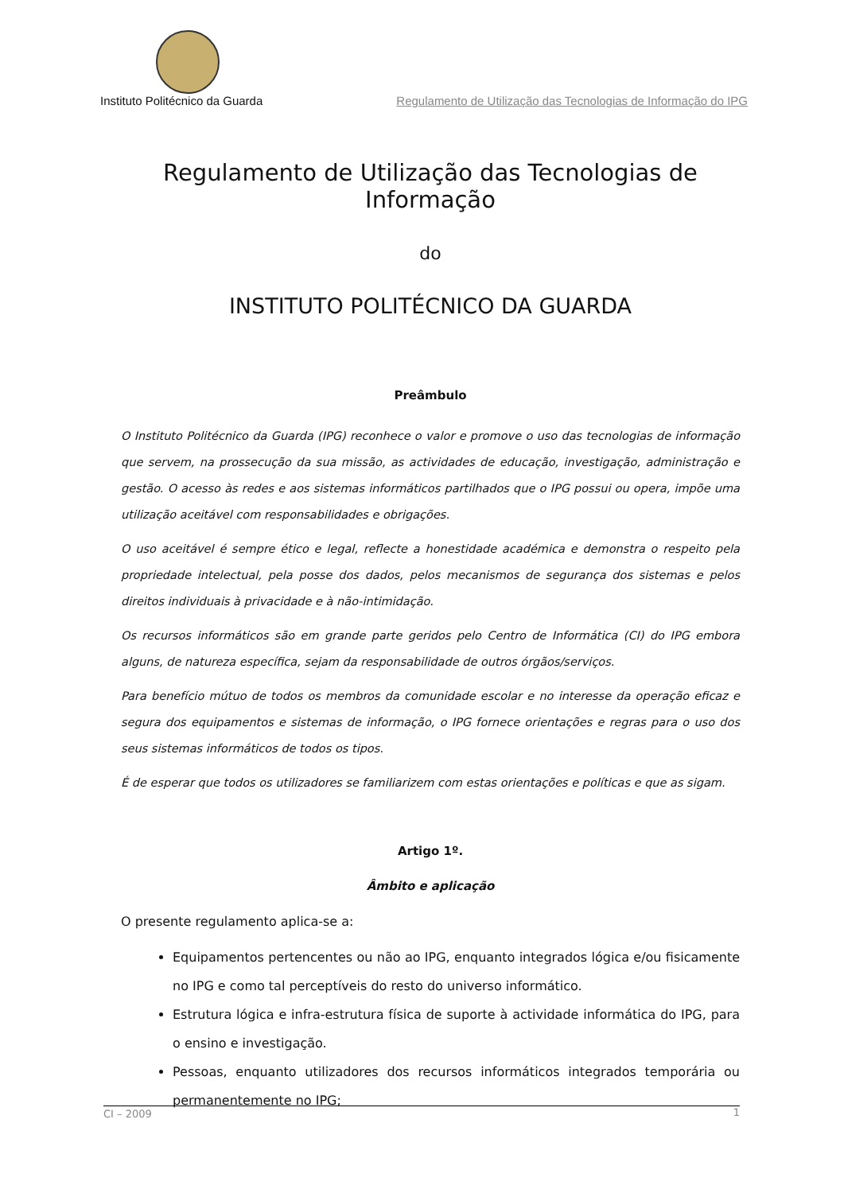Instituto Politécnico da Guarda Regulamento de Utilização das Tecnologias de Informação do IPG
Regulamento de Utilização das Tecnologias de Informação
do
INSTITUTO POLITÉCNICO DA GUARDA
Preâmbulo
O Instituto Politécnico da Guarda (IPG) reconhece o valor e promove o uso das tecnologias de informação que servem, na prossecução da sua missão, as actividades de educação, investigação, administração e gestão. O acesso às redes e aos sistemas informáticos partilhados que o IPG possui ou opera, impõe uma utilização aceitável com responsabilidades e obrigações.
O uso aceitável é sempre ético e legal, reflecte a honestidade académica e demonstra o respeito pela propriedade intelectual, pela posse dos dados, pelos mecanismos de segurança dos sistemas e pelos direitos individuais à privacidade e à não-intimidação.
Os recursos informáticos são em grande parte geridos pelo Centro de Informática (CI) do IPG embora alguns, de natureza específica, sejam da responsabilidade de outros órgãos/serviços.
Para benefício mútuo de todos os membros da comunidade escolar e no interesse da operação eficaz e segura dos equipamentos e sistemas de informação, o IPG fornece orientações e regras para o uso dos seus sistemas informáticos de todos os tipos.
É de esperar que todos os utilizadores se familiarizem com estas orientações e políticas e que as sigam.
Artigo 1º.
Âmbito e aplicação
O presente regulamento aplica-se a:
Equipamentos pertencentes ou não ao IPG, enquanto integrados lógica e/ou fisicamente no IPG e como tal perceptíveis do resto do universo informático.
Estrutura lógica e infra-estrutura física de suporte à actividade informática do IPG, para o ensino e investigação.
Pessoas, enquanto utilizadores dos recursos informáticos integrados temporária ou permanentemente no IPG;
CI – 2009 1